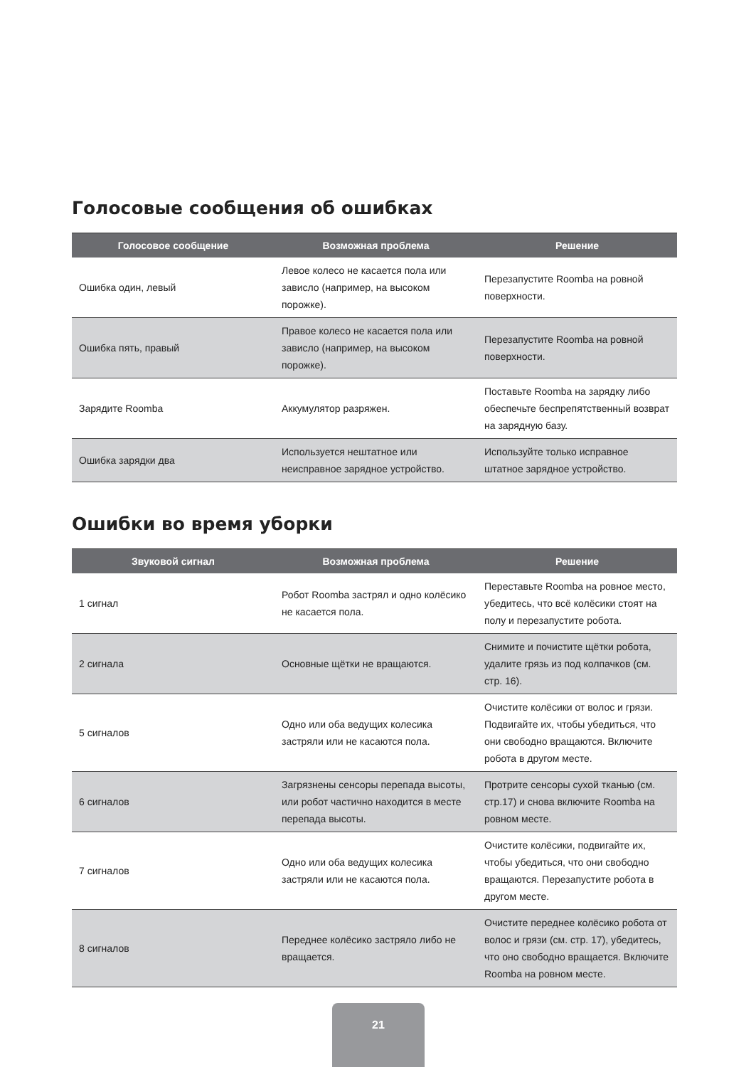Голосовые сообщения об ошибках
| Голосовое сообщение | Возможная проблема | Решение |
| --- | --- | --- |
| Ошибка один, левый | Левое колесо не касается пола или зависло (например, на высоком порожке). | Перезапустите Roomba на ровной поверхности. |
| Ошибка пять, правый | Правое колесо не касается пола или зависло (например, на высоком порожке). | Перезапустите Roomba на ровной поверхности. |
| Зарядите Roomba | Аккумулятор разряжен. | Поставьте Roomba на зарядку либо обеспечьте беспрепятственный возврат на зарядную базу. |
| Ошибка зарядки два | Используется нештатное или неисправное зарядное устройство. | Используйте только исправное штатное зарядное устройство. |
Ошибки во время уборки
| Звуковой сигнал | Возможная проблема | Решение |
| --- | --- | --- |
| 1 сигнал | Робот Roomba застрял и одно колёсико не касается пола. | Переставьте Roomba на ровное место, убедитесь, что всё колёсики стоят на полу и перезапустите робота. |
| 2 сигнала | Основные щётки не вращаются. | Снимите и почистите щётки робота, удалите грязь из под колпачков (см. стр. 16). |
| 5 сигналов | Одно или оба ведущих колесика застряли или не касаются пола. | Очистите колёсики от волос и грязи. Подвигайте их, чтобы убедиться, что они свободно вращаются. Включите робота в другом месте. |
| 6 сигналов | Загрязнены сенсоры перепада высоты, или робот частично находится в месте перепада высоты. | Протрите сенсоры сухой тканью (см. стр.17) и снова включите Roomba на ровном месте. |
| 7 сигналов | Одно или оба ведущих колесика застряли или не касаются пола. | Очистите колёсики, подвигайте их, чтобы убедиться, что они свободно вращаются. Перезапустите робота в другом месте. |
| 8 сигналов | Переднее колёсико застряло либо не вращается. | Очистите переднее колёсико робота от волос и грязи (см. стр. 17), убедитесь, что оно свободно вращается. Включите Roomba на ровном месте. |
21